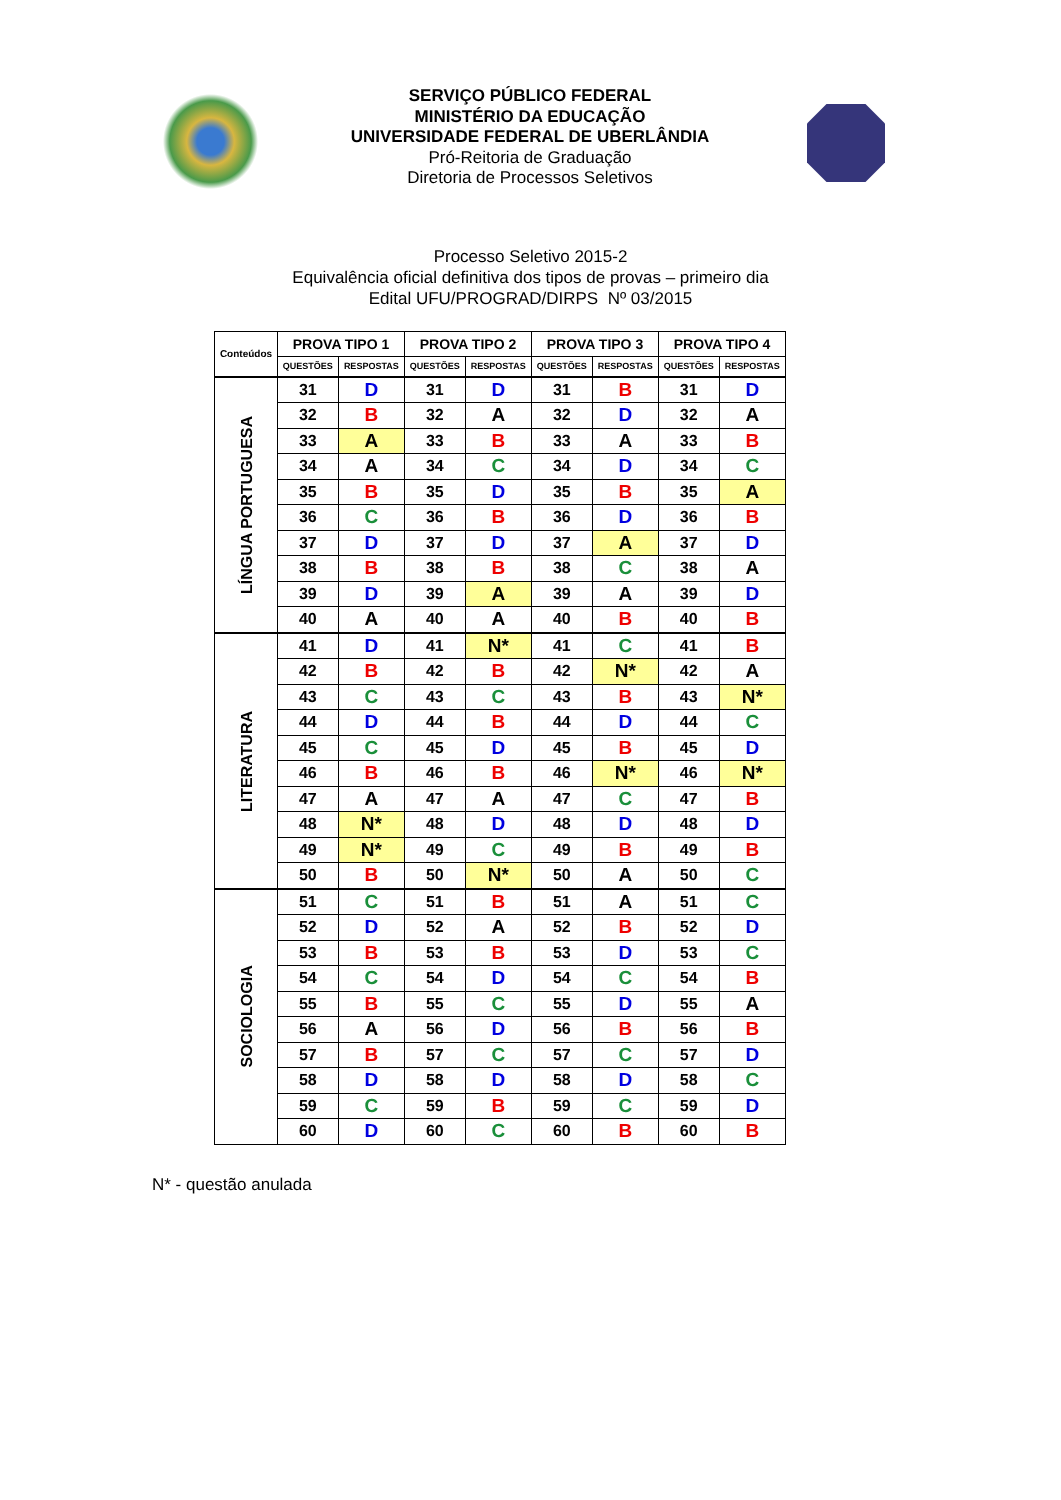SERVIÇO PÚBLICO FEDERAL
MINISTÉRIO DA EDUCAÇÃO
UNIVERSIDADE FEDERAL DE UBERLÂNDIA
Pró-Reitoria de Graduação
Diretoria de Processos Seletivos
Processo Seletivo 2015-2
Equivalência oficial definitiva dos tipos de provas – primeiro dia
Edital UFU/PROGRAD/DIRPS Nº 03/2015
| Conteúdos | PROVA TIPO 1 | | PROVA TIPO 2 | | PROVA TIPO 3 | | PROVA TIPO 4 | |
| --- | --- | --- | --- | --- | --- | --- | --- | --- |
| | QUESTÕES | RESPOSTAS | QUESTÕES | RESPOSTAS | QUESTÕES | RESPOSTAS | QUESTÕES | RESPOSTAS |
| LÍNGUA PORTUGUESA | 31 | D | 31 | D | 31 | B | 31 | D |
| | 32 | B | 32 | A | 32 | D | 32 | A |
| | 33 | A | 33 | B | 33 | A | 33 | B |
| | 34 | A | 34 | C | 34 | D | 34 | C |
| | 35 | B | 35 | D | 35 | B | 35 | A |
| | 36 | C | 36 | B | 36 | D | 36 | B |
| | 37 | D | 37 | D | 37 | A | 37 | D |
| | 38 | B | 38 | B | 38 | C | 38 | A |
| | 39 | D | 39 | A | 39 | A | 39 | D |
| | 40 | A | 40 | A | 40 | B | 40 | B |
| LITERATURA | 41 | D | 41 | N* | 41 | C | 41 | B |
| | 42 | B | 42 | B | 42 | N* | 42 | A |
| | 43 | C | 43 | C | 43 | B | 43 | N* |
| | 44 | D | 44 | B | 44 | D | 44 | C |
| | 45 | C | 45 | D | 45 | B | 45 | D |
| | 46 | B | 46 | B | 46 | N* | 46 | N* |
| | 47 | A | 47 | A | 47 | C | 47 | B |
| | 48 | N* | 48 | D | 48 | D | 48 | D |
| | 49 | N* | 49 | C | 49 | B | 49 | B |
| | 50 | B | 50 | N* | 50 | A | 50 | C |
| SOCIOLOGIA | 51 | C | 51 | B | 51 | A | 51 | C |
| | 52 | D | 52 | A | 52 | B | 52 | D |
| | 53 | B | 53 | B | 53 | D | 53 | C |
| | 54 | C | 54 | D | 54 | C | 54 | B |
| | 55 | B | 55 | C | 55 | D | 55 | A |
| | 56 | A | 56 | D | 56 | B | 56 | B |
| | 57 | B | 57 | C | 57 | C | 57 | D |
| | 58 | D | 58 | D | 58 | D | 58 | C |
| | 59 | C | 59 | B | 59 | C | 59 | D |
| | 60 | D | 60 | C | 60 | B | 60 | B |
N* - questão anulada